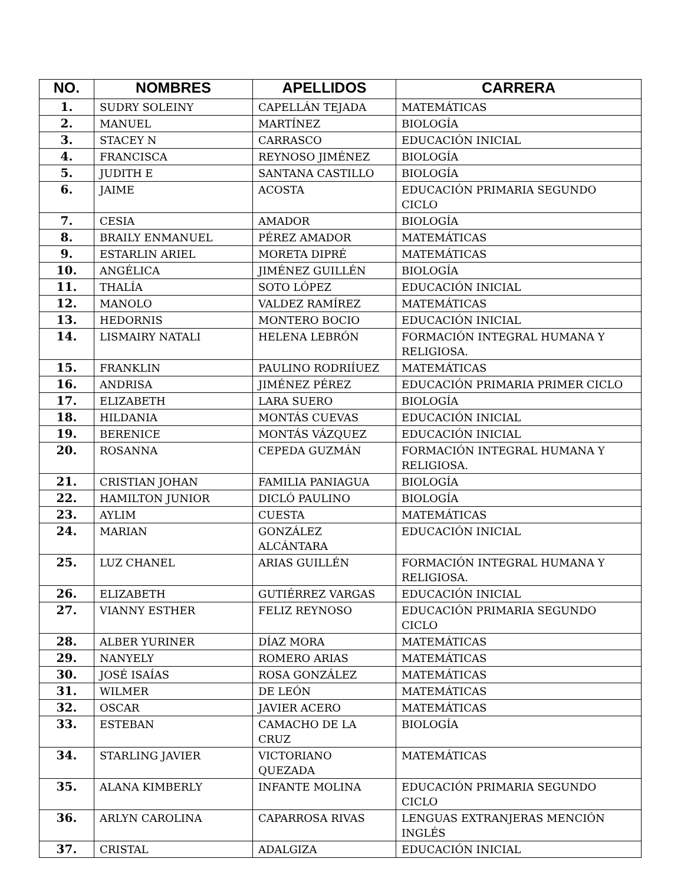| NO. | NOMBRES | APELLIDOS | CARRERA |
| --- | --- | --- | --- |
| 1. | SUDRY SOLEINY | CAPELLÁN TEJADA | MATEMÁTICAS |
| 2. | MANUEL | MARTÍNEZ | BIOLOGÍA |
| 3. | STACEY N | CARRASCO | EDUCACIÓN INICIAL |
| 4. | FRANCISCA | REYNOSO JIMÉNEZ | BIOLOGÍA |
| 5. | JUDITH E | SANTANA CASTILLO | BIOLOGÍA |
| 6. | JAIME | ACOSTA | EDUCACIÓN PRIMARIA SEGUNDO CICLO |
| 7. | CESIA | AMADOR | BIOLOGÍA |
| 8. | BRAILY ENMANUEL | PÉREZ AMADOR | MATEMÁTICAS |
| 9. | ESTARLIN ARIEL | MORETA DIPRÉ | MATEMÁTICAS |
| 10. | ANGÉLICA | JIMÉNEZ GUILLÉN | BIOLOGÍA |
| 11. | THALÍA | SOTO LÓPEZ | EDUCACIÓN INICIAL |
| 12. | MANOLO | VALDEZ RAMÍREZ | MATEMÁTICAS |
| 13. | HEDORNIS | MONTERO BOCIO | EDUCACIÓN INICIAL |
| 14. | LISMAIRY NATALI | HELENA LEBRÓN | FORMACIÓN INTEGRAL HUMANA Y RELIGIOSA. |
| 15. | FRANKLIN | PAULINO RODRIÍUEZ | MATEMÁTICAS |
| 16. | ANDRISA | JIMÉNEZ PÉREZ | EDUCACIÓN PRIMARIA PRIMER CICLO |
| 17. | ELIZABETH | LARA SUERO | BIOLOGÍA |
| 18. | HILDANIA | MONTÁS CUEVAS | EDUCACIÓN INICIAL |
| 19. | BERENICE | MONTÁS VÁZQUEZ | EDUCACIÓN INICIAL |
| 20. | ROSANNA | CEPEDA GUZMÁN | FORMACIÓN INTEGRAL HUMANA Y RELIGIOSA. |
| 21. | CRISTIAN JOHAN | FAMILIA PANIAGUA | BIOLOGÍA |
| 22. | HAMILTON JUNIOR | DICLÓ PAULINO | BIOLOGÍA |
| 23. | AYLIM | CUESTA | MATEMÁTICAS |
| 24. | MARIAN | GONZÁLEZ ALCÁNTARA | EDUCACIÓN INICIAL |
| 25. | LUZ CHANEL | ARIAS GUILLÉN | FORMACIÓN INTEGRAL HUMANA Y RELIGIOSA. |
| 26. | ELIZABETH | GUTIÉRREZ VARGAS | EDUCACIÓN INICIAL |
| 27. | VIANNY ESTHER | FELIZ REYNOSO | EDUCACIÓN PRIMARIA SEGUNDO CICLO |
| 28. | ALBER YURINER | DÍAZ MORA | MATEMÁTICAS |
| 29. | NANYELY | ROMERO ARIAS | MATEMÁTICAS |
| 30. | JOSÉ ISAÍAS | ROSA GONZÁLEZ | MATEMÁTICAS |
| 31. | WILMER | DE LEÓN | MATEMÁTICAS |
| 32. | OSCAR | JAVIER ACERO | MATEMÁTICAS |
| 33. | ESTEBAN | CAMACHO DE LA CRUZ | BIOLOGÍA |
| 34. | STARLING JAVIER | VICTORIANO QUEZADA | MATEMÁTICAS |
| 35. | ALANA KIMBERLY | INFANTE MOLINA | EDUCACIÓN PRIMARIA SEGUNDO CICLO |
| 36. | ARLYN CAROLINA | CAPARROSA RIVAS | LENGUAS EXTRANJERAS MENCIÓN INGLÉS |
| 37. | CRISTAL | ADALGIZA | EDUCACIÓN INICIAL |